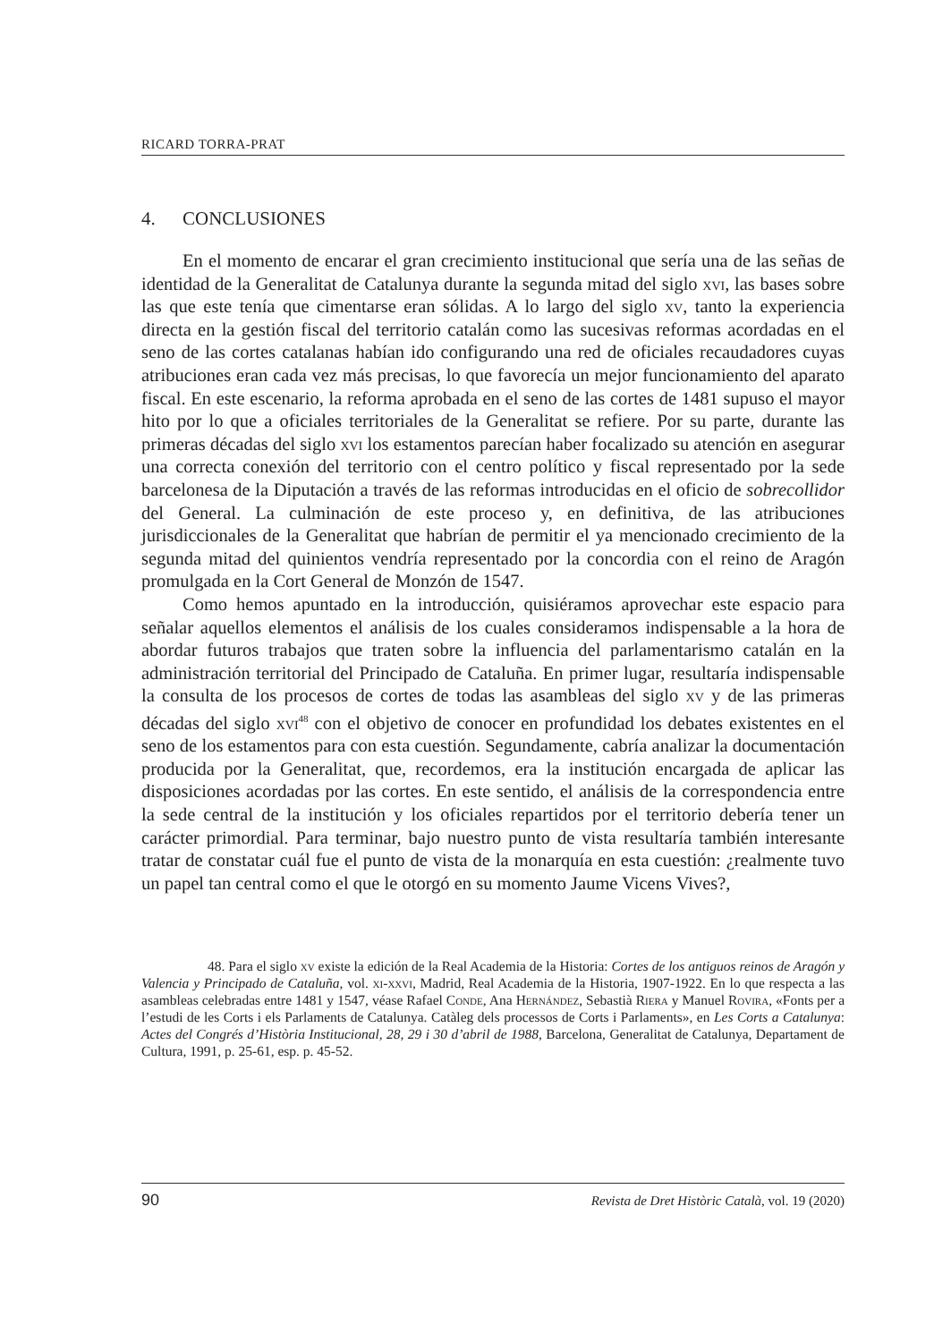RICARD TORRA-PRAT
4. CONCLUSIONES
En el momento de encarar el gran crecimiento institucional que sería una de las señas de identidad de la Generalitat de Catalunya durante la segunda mitad del siglo xvi, las bases sobre las que este tenía que cimentarse eran sólidas. A lo largo del siglo xv, tanto la experiencia directa en la gestión fiscal del territorio catalán como las sucesivas reformas acordadas en el seno de las cortes catalanas habían ido configurando una red de oficiales recaudadores cuyas atribuciones eran cada vez más precisas, lo que favorecía un mejor funcionamiento del aparato fiscal. En este escenario, la reforma aprobada en el seno de las cortes de 1481 supuso el mayor hito por lo que a oficiales territoriales de la Generalitat se refiere. Por su parte, durante las primeras décadas del siglo xvi los estamentos parecían haber focalizado su atención en asegurar una correcta conexión del territorio con el centro político y fiscal representado por la sede barcelonesa de la Diputación a través de las reformas introducidas en el oficio de sobrecollidor del General. La culminación de este proceso y, en definitiva, de las atribuciones jurisdiccionales de la Generalitat que habrían de permitir el ya mencionado crecimiento de la segunda mitad del quinientos vendría representado por la concordia con el reino de Aragón promulgada en la Cort General de Monzón de 1547.
Como hemos apuntado en la introducción, quisiéramos aprovechar este espacio para señalar aquellos elementos el análisis de los cuales consideramos indispensable a la hora de abordar futuros trabajos que traten sobre la influencia del parlamentarismo catalán en la administración territorial del Principado de Cataluña. En primer lugar, resultaría indispensable la consulta de los procesos de cortes de todas las asambleas del siglo xv y de las primeras décadas del siglo xvi<sup>48</sup> con el objetivo de conocer en profundidad los debates existentes en el seno de los estamentos para con esta cuestión. Segundamente, cabría analizar la documentación producida por la Generalitat, que, recordemos, era la institución encargada de aplicar las disposiciones acordadas por las cortes. En este sentido, el análisis de la correspondencia entre la sede central de la institución y los oficiales repartidos por el territorio debería tener un carácter primordial. Para terminar, bajo nuestro punto de vista resultaría también interesante tratar de constatar cuál fue el punto de vista de la monarquía en esta cuestión: ¿realmente tuvo un papel tan central como el que le otorgó en su momento Jaume Vicens Vives?,
48. Para el siglo xv existe la edición de la Real Academia de la Historia: Cortes de los antiguos reinos de Aragón y Valencia y Principado de Cataluña, vol. xi-xxvi, Madrid, Real Academia de la Historia, 1907-1922. En lo que respecta a las asambleas celebradas entre 1481 y 1547, véase Rafael Conde, Ana Hernández, Sebastià Riera y Manuel Rovira, «Fonts per a l’estudi de les Corts i els Parlaments de Catalunya. Catàleg dels processos de Corts i Parlaments», en Les Corts a Catalunya: Actes del Congrés d’Història Institucional, 28, 29 i 30 d’abril de 1988, Barcelona, Generalitat de Catalunya, Departament de Cultura, 1991, p. 25-61, esp. p. 45-52.
90 Revista de Dret Històric Català, vol. 19 (2020)